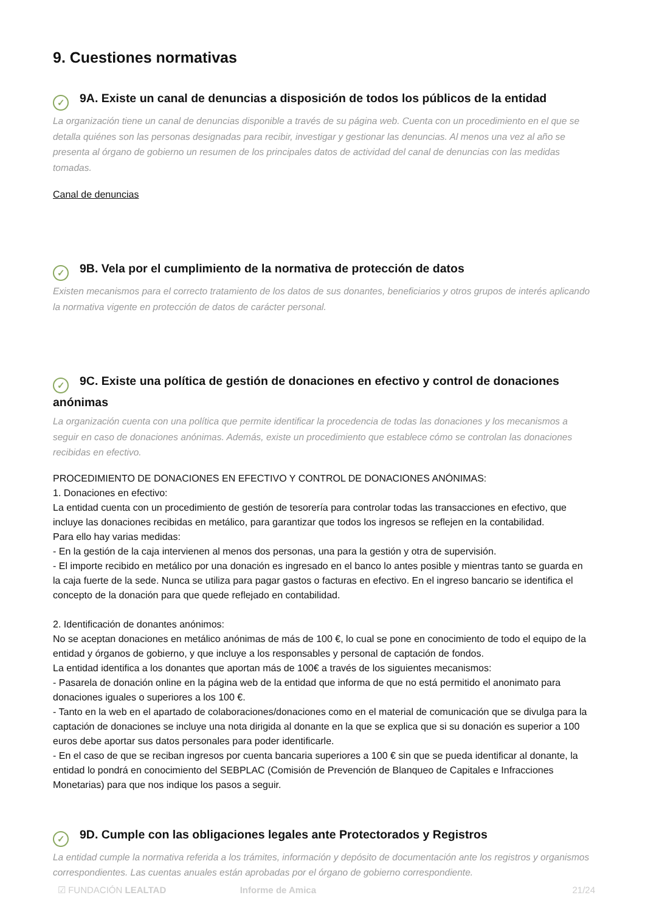9. Cuestiones normativas
✓ 9A. Existe un canal de denuncias a disposición de todos los públicos de la entidad
La organización tiene un canal de denuncias disponible a través de su página web. Cuenta con un procedimiento en el que se detalla quiénes son las personas designadas para recibir, investigar y gestionar las denuncias. Al menos una vez al año se presenta al órgano de gobierno un resumen de los principales datos de actividad del canal de denuncias con las medidas tomadas.
Canal de denuncias
✓ 9B. Vela por el cumplimiento de la normativa de protección de datos
Existen mecanismos para el correcto tratamiento de los datos de sus donantes, beneficiarios y otros grupos de interés aplicando la normativa vigente en protección de datos de carácter personal.
✓ 9C. Existe una política de gestión de donaciones en efectivo y control de donaciones anónimas
La organización cuenta con una política que permite identificar la procedencia de todas las donaciones y los mecanismos a seguir en caso de donaciones anónimas. Además, existe un procedimiento que establece cómo se controlan las donaciones recibidas en efectivo.
PROCEDIMIENTO DE DONACIONES EN EFECTIVO Y CONTROL DE DONACIONES ANÓNIMAS:
1. Donaciones en efectivo:
La entidad cuenta con un procedimiento de gestión de tesorería para controlar todas las transacciones en efectivo, que incluye las donaciones recibidas en metálico, para garantizar que todos los ingresos se reflejen en la contabilidad.
Para ello hay varias medidas:
- En la gestión de la caja intervienen al menos dos personas, una para la gestión y otra de supervisión.
- El importe recibido en metálico por una donación es ingresado en el banco lo antes posible y mientras tanto se guarda en la caja fuerte de la sede. Nunca se utiliza para pagar gastos o facturas en efectivo. En el ingreso bancario se identifica el concepto de la donación para que quede reflejado en contabilidad.
2. Identificación de donantes anónimos:
No se aceptan donaciones en metálico anónimas de más de 100 €, lo cual se pone en conocimiento de todo el equipo de la entidad y órganos de gobierno, y que incluye a los responsables y personal de captación de fondos.
La entidad identifica a los donantes que aportan más de 100€ a través de los siguientes mecanismos:
- Pasarela de donación online en la página web de la entidad que informa de que no está permitido el anonimato para donaciones iguales o superiores a los 100 €.
- Tanto en la web en el apartado de colaboraciones/donaciones como en el material de comunicación que se divulga para la captación de donaciones se incluye una nota dirigida al donante en la que se explica que si su donación es superior a 100 euros debe aportar sus datos personales para poder identificarle.
- En el caso de que se reciban ingresos por cuenta bancaria superiores a 100 € sin que se pueda identificar al donante, la entidad lo pondrá en conocimiento del SEBPLAC (Comisión de Prevención de Blanqueo de Capitales e Infracciones Monetarias) para que nos indique los pasos a seguir.
✓ 9D. Cumple con las obligaciones legales ante Protectorados y Registros
La entidad cumple la normativa referida a los trámites, información y depósito de documentación ante los registros y organismos correspondientes. Las cuentas anuales están aprobadas por el órgano de gobierno correspondiente.
☑ FUNDACIÓN LEALTAD Informe de Amica 21/24